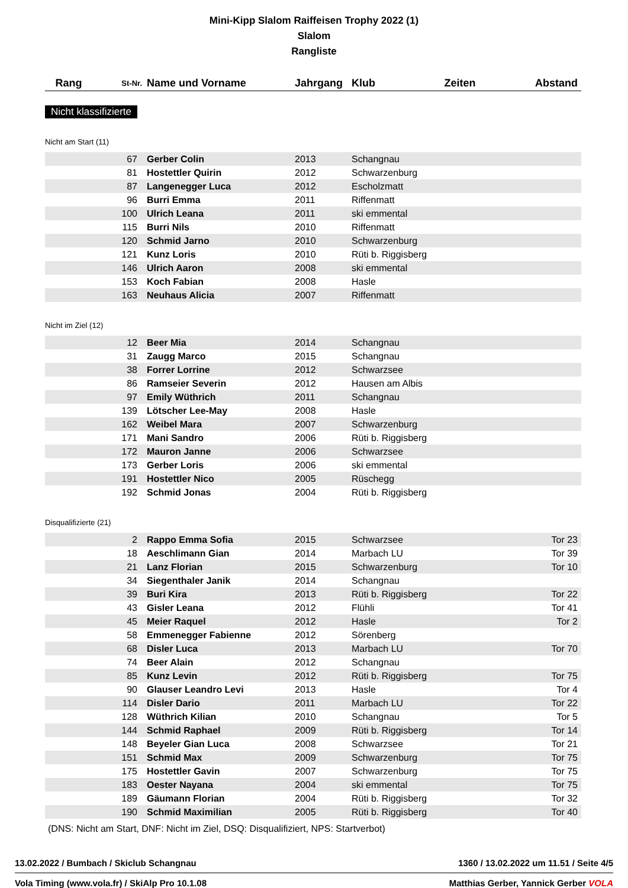Mini-Kipp Slalom Raiffeisen Trophy 2022 (1)
Slalom
Rangliste
| Rang | St-Nr. | Name und Vorname | Jahrgang | Klub | Zeiten | Abstand |
| --- | --- | --- | --- | --- | --- | --- |
Nicht klassifizierte
Nicht am Start (11)
| 67 | Gerber Colin | 2013 | Schangnau | |
| 81 | Hostettler Quirin | 2012 | Schwarzenburg | |
| 87 | Langenegger Luca | 2012 | Escholzmatt | |
| 96 | Burri Emma | 2011 | Riffenmatt | |
| 100 | Ulrich Leana | 2011 | ski emmental | |
| 115 | Burri Nils | 2010 | Riffenmatt | |
| 120 | Schmid Jarno | 2010 | Schwarzenburg | |
| 121 | Kunz Loris | 2010 | Rüti b. Riggisberg | |
| 146 | Ulrich Aaron | 2008 | ski emmental | |
| 153 | Koch Fabian | 2008 | Hasle | |
| 163 | Neuhaus Alicia | 2007 | Riffenmatt | |
Nicht im Ziel (12)
| 12 | Beer Mia | 2014 | Schangnau | |
| 31 | Zaugg Marco | 2015 | Schangnau | |
| 38 | Forrer Lorrine | 2012 | Schwarzsee | |
| 86 | Ramseier Severin | 2012 | Hausen am Albis | |
| 97 | Emily Wüthrich | 2011 | Schangnau | |
| 139 | Lötscher Lee-May | 2008 | Hasle | |
| 162 | Weibel Mara | 2007 | Schwarzenburg | |
| 171 | Mani Sandro | 2006 | Rüti b. Riggisberg | |
| 172 | Mauron Janne | 2006 | Schwarzsee | |
| 173 | Gerber Loris | 2006 | ski emmental | |
| 191 | Hostettler Nico | 2005 | Rüschegg | |
| 192 | Schmid Jonas | 2004 | Rüti b. Riggisberg | |
Disqualifizierte (21)
| 2 | Rappo Emma Sofia | 2015 | Schwarzsee | Tor 23 |
| 18 | Aeschlimann Gian | 2014 | Marbach LU | Tor 39 |
| 21 | Lanz Florian | 2015 | Schwarzenburg | Tor 10 |
| 34 | Siegenthaler Janik | 2014 | Schangnau | |
| 39 | Buri Kira | 2013 | Rüti b. Riggisberg | Tor 22 |
| 43 | Gisler Leana | 2012 | Flühli | Tor 41 |
| 45 | Meier Raquel | 2012 | Hasle | Tor 2 |
| 58 | Emmenegger Fabienne | 2012 | Sörenberg | |
| 68 | Disler Luca | 2013 | Marbach LU | Tor 70 |
| 74 | Beer Alain | 2012 | Schangnau | |
| 85 | Kunz Levin | 2012 | Rüti b. Riggisberg | Tor 75 |
| 90 | Glauser Leandro Levi | 2013 | Hasle | Tor 4 |
| 114 | Disler Dario | 2011 | Marbach LU | Tor 22 |
| 128 | Wüthrich Kilian | 2010 | Schangnau | Tor 5 |
| 144 | Schmid Raphael | 2009 | Rüti b. Riggisberg | Tor 14 |
| 148 | Beyeler Gian Luca | 2008 | Schwarzsee | Tor 21 |
| 151 | Schmid Max | 2009 | Schwarzenburg | Tor 75 |
| 175 | Hostettler Gavin | 2007 | Schwarzenburg | Tor 75 |
| 183 | Oester Nayana | 2004 | ski emmental | Tor 75 |
| 189 | Gäumann Florian | 2004 | Rüti b. Riggisberg | Tor 32 |
| 190 | Schmid Maximilian | 2005 | Rüti b. Riggisberg | Tor 40 |
(DNS: Nicht am Start, DNF: Nicht im Ziel, DSQ: Disqualifiziert, NPS: Startverbot)
13.02.2022 / Bumbach / Skiclub Schangnau 1360 / 13.02.2022 um 11.51 / Seite 4/5
Vola Timing (www.vola.fr) / SkiAlp Pro 10.1.08 Matthias Gerber, Yannick Gerber VOLA